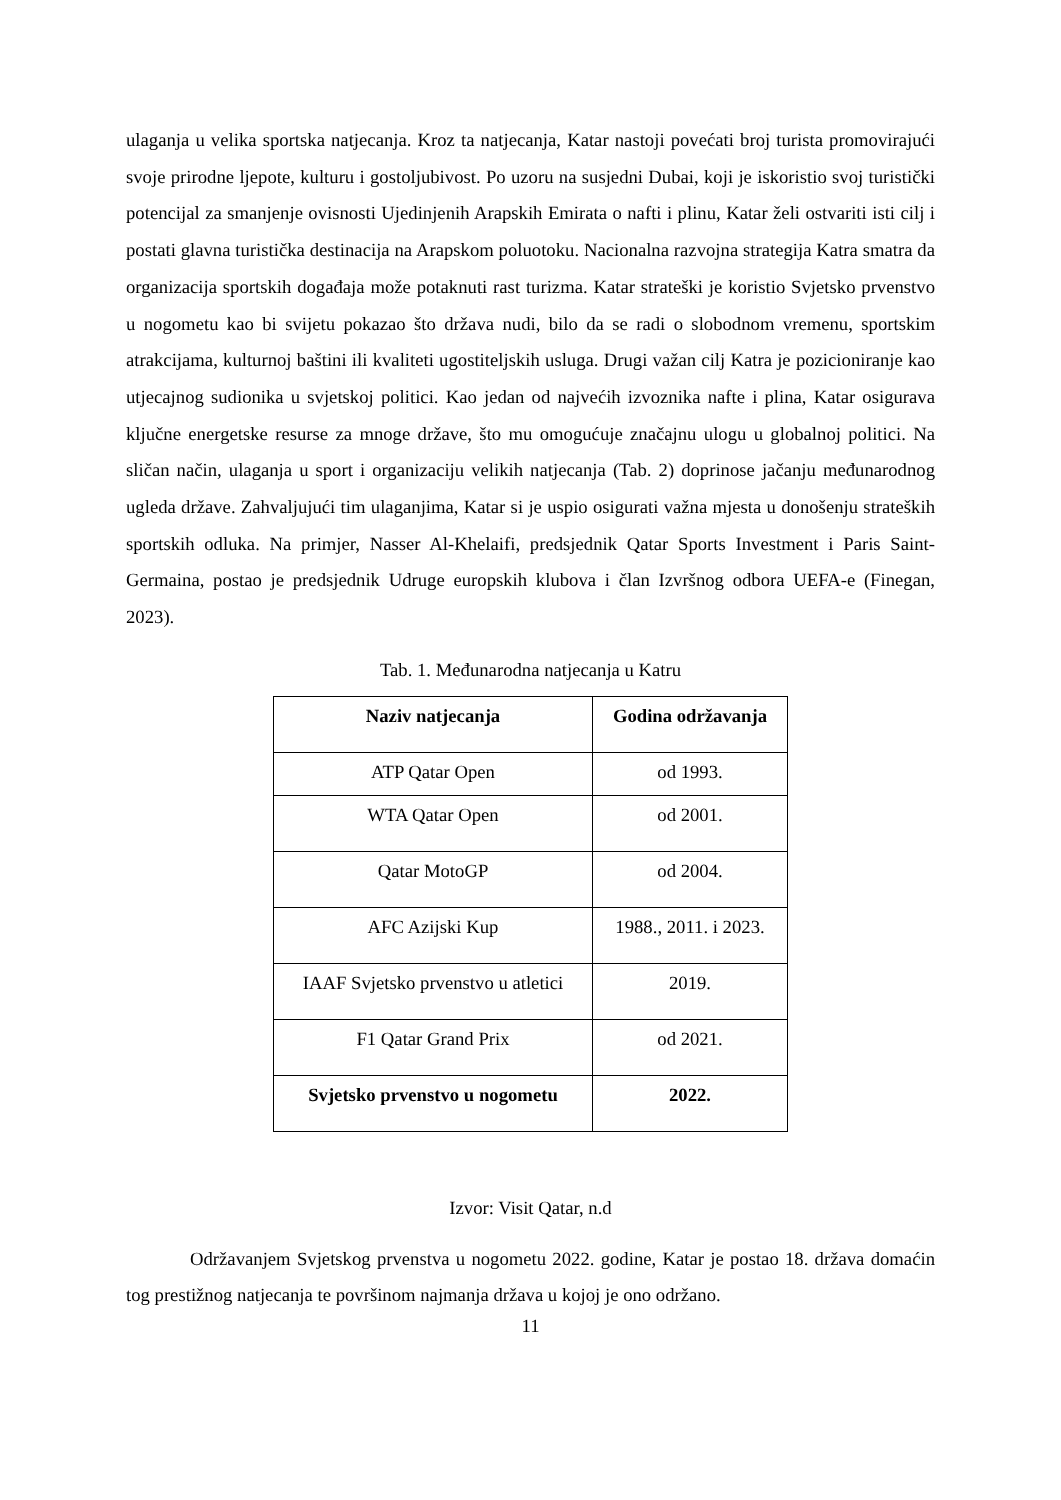ulaganja u velika sportska natjecanja. Kroz ta natjecanja, Katar nastoji povećati broj turista promovirajući svoje prirodne ljepote, kulturu i gostoljubivost. Po uzoru na susjedni Dubai, koji je iskoristio svoj turistički potencijal za smanjenje ovisnosti Ujedinjenih Arapskih Emirata o nafti i plinu, Katar želi ostvariti isti cilj i postati glavna turistička destinacija na Arapskom poluotoku. Nacionalna razvojna strategija Katra smatra da organizacija sportskih događaja može potaknuti rast turizma. Katar strateški je koristio Svjetsko prvenstvo u nogometu kao bi svijetu pokazao što država nudi, bilo da se radi o slobodnom vremenu, sportskim atrakcijama, kulturnoj baštini ili kvaliteti ugostiteljskih usluga. Drugi važan cilj Katra je pozicioniranje kao utjecajnog sudionika u svjetskoj politici. Kao jedan od najvećih izvoznika nafte i plina, Katar osigurava ključne energetske resurse za mnoge države, što mu omogućuje značajnu ulogu u globalnoj politici. Na sličan način, ulaganja u sport i organizaciju velikih natjecanja (Tab. 2) doprinose jačanju međunarodnog ugleda države. Zahvaljujući tim ulaganjima, Katar si je uspio osigurati važna mjesta u donošenju strateških sportskih odluka. Na primjer, Nasser Al-Khelaifi, predsjednik Qatar Sports Investment i Paris Saint-Germaina, postao je predsjednik Udruge europskih klubova i član Izvršnog odbora UEFA-e (Finegan, 2023).
Tab. 1. Međunarodna natjecanja u Katru
| Naziv natjecanja | Godina održavanja |
| --- | --- |
| ATP Qatar Open | od 1993. |
| WTA Qatar Open | od 2001. |
| Qatar MotoGP | od 2004. |
| AFC Azijski Kup | 1988., 2011. i 2023. |
| IAAF Svjetsko prvenstvo u atletici | 2019. |
| F1 Qatar Grand Prix | od 2021. |
| Svjetsko prvenstvo u nogometu | 2022. |
Izvor: Visit Qatar, n.d
Održavanjem Svjetskog prvenstva u nogometu 2022. godine, Katar je postao 18. država domaćin tog prestižnog natjecanja te površinom najmanja država u kojoj je ono održano.
11